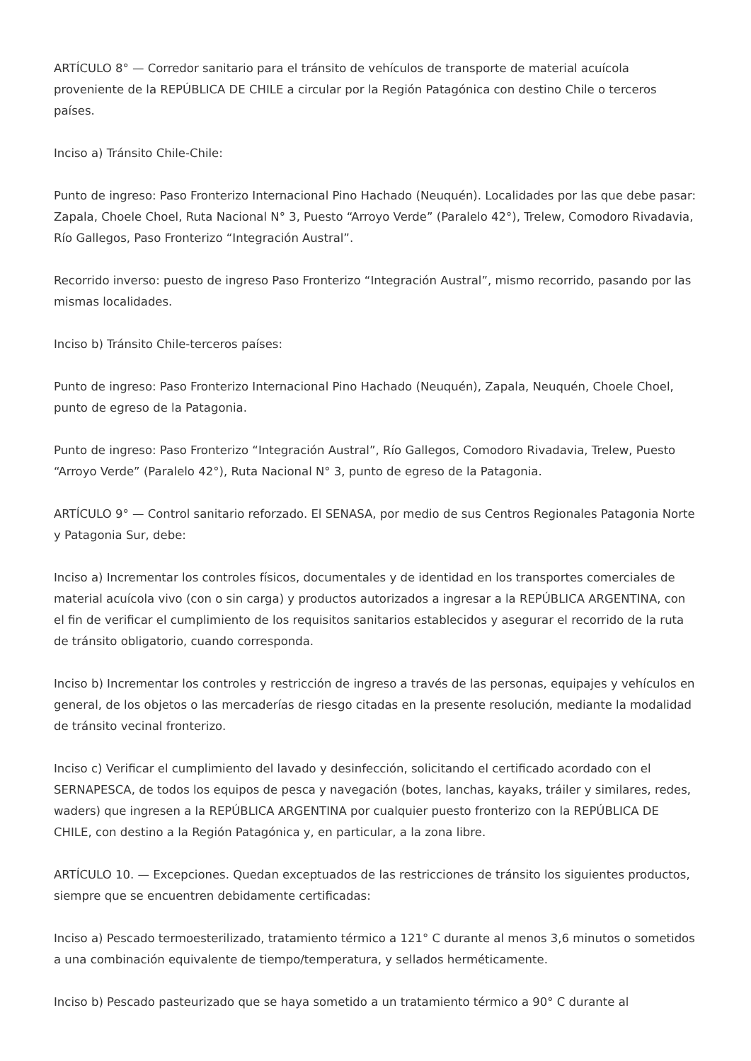ARTÍCULO 8° — Corredor sanitario para el tránsito de vehículos de transporte de material acuícola proveniente de la REPÚBLICA DE CHILE a circular por la Región Patagónica con destino Chile o terceros países.
Inciso a) Tránsito Chile-Chile:
Punto de ingreso: Paso Fronterizo Internacional Pino Hachado (Neuquén). Localidades por las que debe pasar: Zapala, Choele Choel, Ruta Nacional N° 3, Puesto “Arroyo Verde” (Paralelo 42°), Trelew, Comodoro Rivadavia, Río Gallegos, Paso Fronterizo “Integración Austral”.
Recorrido inverso: puesto de ingreso Paso Fronterizo “Integración Austral”, mismo recorrido, pasando por las mismas localidades.
Inciso b) Tránsito Chile-terceros países:
Punto de ingreso: Paso Fronterizo Internacional Pino Hachado (Neuquén), Zapala, Neuquén, Choele Choel, punto de egreso de la Patagonia.
Punto de ingreso: Paso Fronterizo “Integración Austral”, Río Gallegos, Comodoro Rivadavia, Trelew, Puesto “Arroyo Verde” (Paralelo 42°), Ruta Nacional N° 3, punto de egreso de la Patagonia.
ARTÍCULO 9° — Control sanitario reforzado. El SENASA, por medio de sus Centros Regionales Patagonia Norte y Patagonia Sur, debe:
Inciso a) Incrementar los controles físicos, documentales y de identidad en los transportes comerciales de material acuícola vivo (con o sin carga) y productos autorizados a ingresar a la REPÚBLICA ARGENTINA, con el fin de verificar el cumplimiento de los requisitos sanitarios establecidos y asegurar el recorrido de la ruta de tránsito obligatorio, cuando corresponda.
Inciso b) Incrementar los controles y restricción de ingreso a través de las personas, equipajes y vehículos en general, de los objetos o las mercaderías de riesgo citadas en la presente resolución, mediante la modalidad de tránsito vecinal fronterizo.
Inciso c) Verificar el cumplimiento del lavado y desinfección, solicitando el certificado acordado con el SERNAPESCA, de todos los equipos de pesca y navegación (botes, lanchas, kayaks, tráiler y similares, redes, waders) que ingresen a la REPÚBLICA ARGENTINA por cualquier puesto fronterizo con la REPÚBLICA DE CHILE, con destino a la Región Patagónica y, en particular, a la zona libre.
ARTÍCULO 10. — Excepciones. Quedan exceptuados de las restricciones de tránsito los siguientes productos, siempre que se encuentren debidamente certificadas:
Inciso a) Pescado termoesterilizado, tratamiento térmico a 121° C durante al menos 3,6 minutos o sometidos a una combinación equivalente de tiempo/temperatura, y sellados herméticamente.
Inciso b) Pescado pasteurizado que se haya sometido a un tratamiento térmico a 90° C durante al